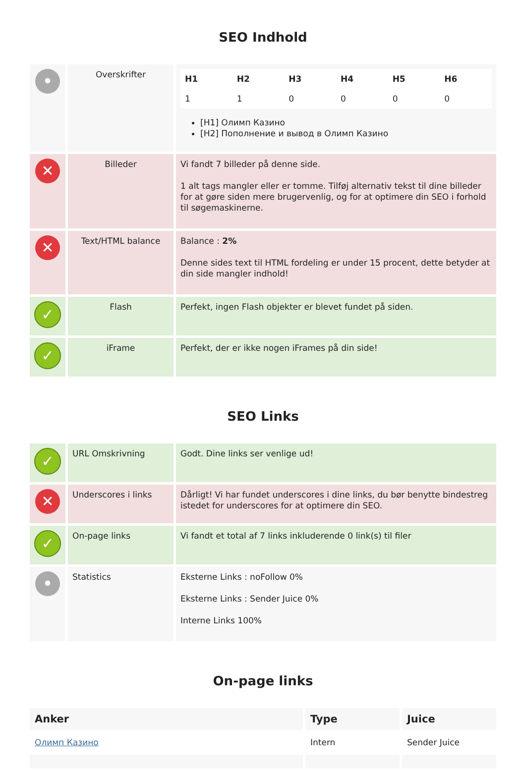SEO Indhold
| • | Overskrifter | / H1 / H2 / H3 / H4 / H5 / H6 / / 1 / 1 / 0 / 0 / 0 / 0 / [H1] Олимп Казино [H2] Пополнение и вывод в Олимп Казино |
| ✕ | Billeder | Vi fandt 7 billeder på denne side. 1 alt tags mangler eller er tomme. Tilføj alternativ tekst til dine billeder for at gøre siden mere brugervenlig, og for at optimere din SEO i forhold til søgemaskinerne. |
| ✕ | Text/HTML balance | Balance : 2% Denne sides text til HTML fordeling er under 15 procent, dette betyder at din side mangler indhold! |
| ✓ | Flash | Perfekt, ingen Flash objekter er blevet fundet på siden. |
| ✓ | iFrame | Perfekt, der er ikke nogen iFrames på din side! |
SEO Links
| ✓ | URL Omskrivning | Godt. Dine links ser venlige ud! |
| ✕ | Underscores i links | Dårligt! Vi har fundet underscores i dine links, du bør benytte bindestreg istedet for underscores for at optimere din SEO. |
| ✓ | On-page links | Vi fandt et total af 7 links inkluderende 0 link(s) til filer |
| • | Statistics | Eksterne Links : noFollow 0% Eksterne Links : Sender Juice 0% Interne Links 100% |
On-page links
| Anker | Type | Juice |
| --- | --- | --- |
| Олимп Казино | Intern | Sender Juice |